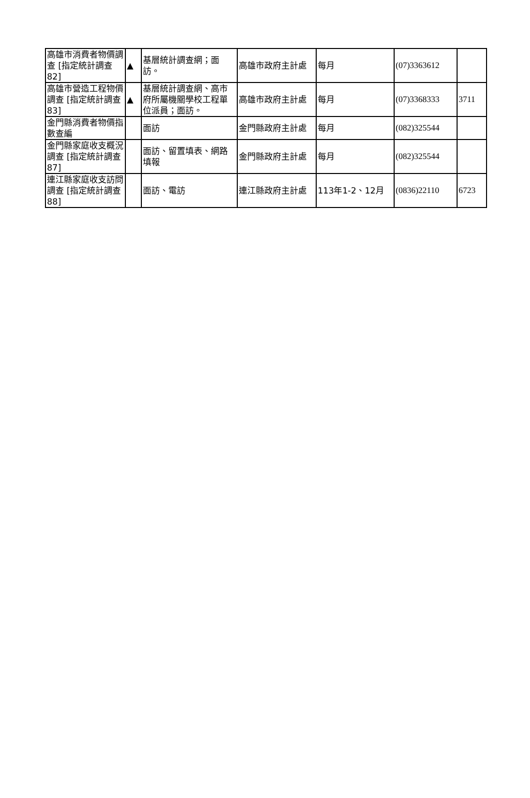| 高雄市消費者物價調查 [指定統計調查82] | ▲ | 基層統計調查網；面訪。 | 高雄市政府主計處 | 每月 | (07)3363612 | |
| 高雄市營造工程物價調查 [指定統計調查83] | ▲ | 基層統計調查網、高市府所屬機關學校工程單位派員；面訪。 | 高雄市政府主計處 | 每月 | (07)3368333 | 3711 |
| 金門縣消費者物價指數查編 | | 面訪 | 金門縣政府主計處 | 每月 | (082)325544 | |
| 金門縣家庭收支概況調查 [指定統計調查87] | | 面訪、留置填表、網路填報 | 金門縣政府主計處 | 每月 | (082)325544 | |
| 連江縣家庭收支訪問調查 [指定統計調查88] | | 面訪、電訪 | 連江縣政府主計處 | 113年1-2、12月 | (0836)22110 | 6723 |